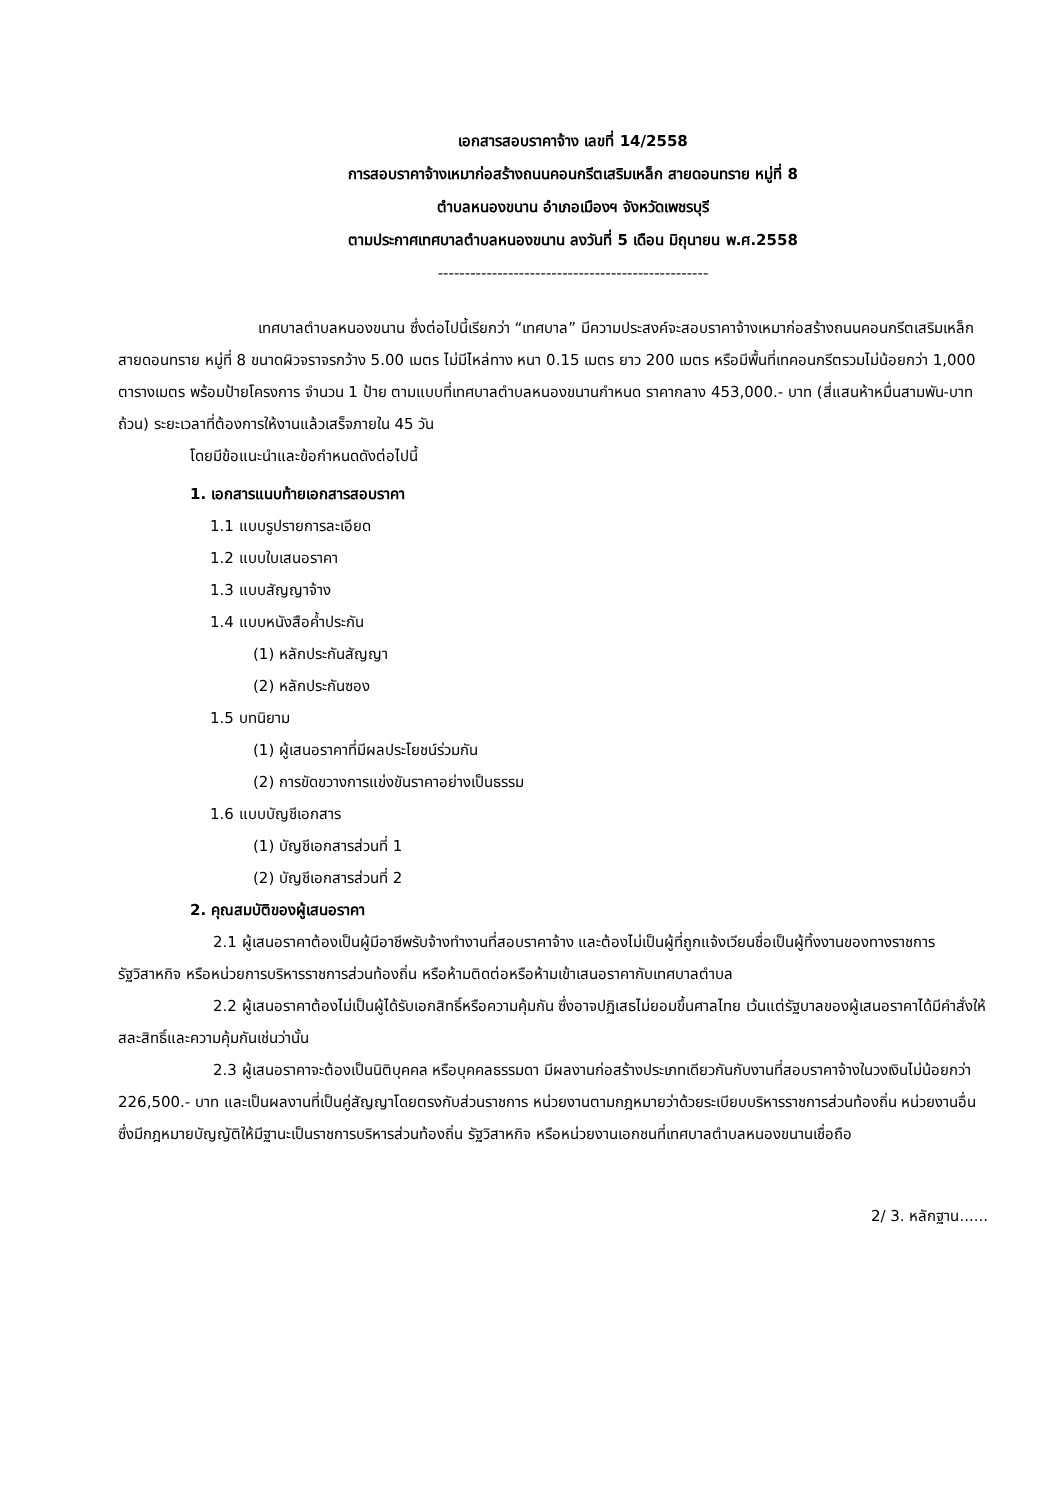เอกสารสอบราคาจ้าง เลขที่ 14/2558
การสอบราคาจ้างเหมาก่อสร้างถนนคอนกรีตเสริมเหล็ก สายดอนทราย หมู่ที่ 8
ตำบลหนองขนาน อำเภอเมืองฯ จังหวัดเพชรบุรี
ตามประกาศเทศบาลตำบลหนองขนาน ลงวันที่ 5 เดือน มิถุนายน พ.ศ.2558
--------------------------------------------------
เทศบาลตำบลหนองขนาน ซึ่งต่อไปนี้เรียกว่า “เทศบาล” มีความประสงค์จะสอบราคาจ้างเหมาก่อสร้างถนนคอนกรีตเสริมเหล็ก สายดอนทราย หมู่ที่ 8 ขนาดผิวจราจรกว้าง 5.00 เมตร ไม่มีไหล่ทาง หนา 0.15 เมตร ยาว 200 เมตร หรือมีพื้นที่เทคอนกรีตรวมไม่น้อยกว่า 1,000 ตารางเมตร พร้อมป้ายโครงการ จำนวน 1 ป้าย ตามแบบที่เทศบาลตำบลหนองขนานกำหนด ราคากลาง 453,000.- บาท (สี่แสนห้าหมื่นสามพัน-บาทถ้วน) ระยะเวลาที่ต้องการให้งานแล้วเสร็จภายใน 45 วัน
โดยมีข้อแนะนำและข้อกำหนดดังต่อไปนี้
1. เอกสารแนบท้ายเอกสารสอบราคา
1.1 แบบรูปรายการละเอียด
1.2 แบบใบเสนอราคา
1.3 แบบสัญญาจ้าง
1.4 แบบหนังสือค้ำประกัน
(1) หลักประกันสัญญา
(2) หลักประกันซอง
1.5 บทนิยาม
(1) ผู้เสนอราคาที่มีผลประโยชน์ร่วมกัน
(2) การขัดขวางการแข่งขันราคาอย่างเป็นธรรม
1.6 แบบบัญชีเอกสาร
(1) บัญชีเอกสารส่วนที่ 1
(2) บัญชีเอกสารส่วนที่ 2
2. คุณสมบัติของผู้เสนอราคา
2.1 ผู้เสนอราคาต้องเป็นผู้มีอาชีพรับจ้างทำงานที่สอบราคาจ้าง และต้องไม่เป็นผู้ที่ถูกแจ้งเวียนชื่อเป็นผู้ทิ้งงานของทางราชการ รัฐวิสาหกิจ หรือหน่วยการบริหารราชการส่วนท้องถิ่น หรือห้ามติดต่อหรือห้ามเข้าเสนอราคากับเทศบาลตำบล
2.2 ผู้เสนอราคาต้องไม่เป็นผู้ได้รับเอกสิทธิ์หรือความคุ้มกัน ซึ่งอาจปฏิเสธไม่ยอมขึ้นศาลไทย เว้นแต่รัฐบาลของผู้เสนอราคาได้มีคำสั่งให้สละสิทธิ์และความคุ้มกันเช่นว่านั้น
2.3 ผู้เสนอราคาจะต้องเป็นนิติบุคคล หรือบุคคลธรรมดา มีผลงานก่อสร้างประเภทเดียวกันกับงานที่สอบราคาจ้างในวงเงินไม่น้อยกว่า 226,500.- บาท และเป็นผลงานที่เป็นคู่สัญญาโดยตรงกับส่วนราชการ หน่วยงานตามกฎหมายว่าด้วยระเบียบบริหารราชการส่วนท้องถิ่น หน่วยงานอื่นซึ่งมีกฎหมายบัญญัติให้มีฐานะเป็นราชการบริหารส่วนท้องถิ่น รัฐวิสาหกิจ หรือหน่วยงานเอกชนที่เทศบาลตำบลหนองขนานเชื่อถือ
2/ 3. หลักฐาน......